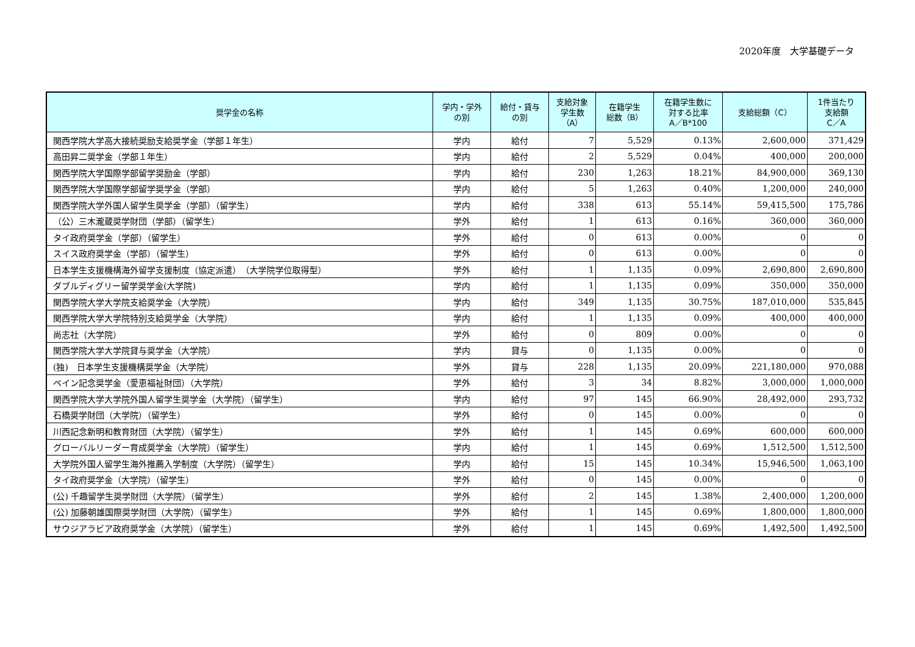2020年度　大学基礎データ
| 奨学金の名称 | 学内・学外 の別 | 給付・貸与 の別 | 支給対象 学生数 （A） | 在籍学生 総数（B） | 在籍学生数に 対する比率 A／B*100 | 支給総額（C） | 1件当たり 支給額 C／A |
| --- | --- | --- | --- | --- | --- | --- | --- |
| 関西学院大学高大接続奨励支給奨学金（学部１年生） | 学内 | 給付 | 7 | 5,529 | 0.13% | 2,600,000 | 371,429 |
| 高田昇二奨学金（学部１年生） | 学内 | 給付 | 2 | 5,529 | 0.04% | 400,000 | 200,000 |
| 関西学院大学国際学部留学奨励金（学部） | 学内 | 給付 | 230 | 1,263 | 18.21% | 84,900,000 | 369,130 |
| 関西学院大学国際学部留学奨学金（学部） | 学内 | 給付 | 5 | 1,263 | 0.40% | 1,200,000 | 240,000 |
| 関西学院大学外国人留学生奨学金（学部）（留学生） | 学内 | 給付 | 338 | 613 | 55.14% | 59,415,500 | 175,786 |
| （公）三木瀧蔵奨学財団（学部）（留学生） | 学外 | 給付 | 1 | 613 | 0.16% | 360,000 | 360,000 |
| タイ政府奨学金（学部）（留学生） | 学外 | 給付 | 0 | 613 | 0.00% | 0 | 0 |
| スイス政府奨学金（学部）（留学生） | 学外 | 給付 | 0 | 613 | 0.00% | 0 | 0 |
| 日本学生支援機構海外留学支援制度（協定派遣） （大学院学位取得型） | 学外 | 給付 | 1 | 1,135 | 0.09% | 2,690,800 | 2,690,800 |
| ダブルディグリー留学奨学金(大学院) | 学内 | 給付 | 1 | 1,135 | 0.09% | 350,000 | 350,000 |
| 関西学院大学大学院支給奨学金（大学院） | 学内 | 給付 | 349 | 1,135 | 30.75% | 187,010,000 | 535,845 |
| 関西学院大学大学院特別支給奨学金（大学院） | 学内 | 給付 | 1 | 1,135 | 0.09% | 400,000 | 400,000 |
| 尚志社（大学院） | 学外 | 給付 | 0 | 809 | 0.00% | 0 | 0 |
| 関西学院大学大学院貸与奨学金（大学院） | 学内 | 貸与 | 0 | 1,135 | 0.00% | 0 | 0 |
| (独) 日本学生支援機構奨学金（大学院） | 学外 | 貸与 | 228 | 1,135 | 20.09% | 221,180,000 | 970,088 |
| ペイン記念奨学金（愛恵福祉財団）（大学院） | 学外 | 給付 | 3 | 34 | 8.82% | 3,000,000 | 1,000,000 |
| 関西学院大学大学院外国人留学生奨学金（大学院）（留学生） | 学内 | 給付 | 97 | 145 | 66.90% | 28,492,000 | 293,732 |
| 石橋奨学財団（大学院）（留学生） | 学外 | 給付 | 0 | 145 | 0.00% | 0 | 0 |
| 川西記念新明和教育財団（大学院）（留学生） | 学外 | 給付 | 1 | 145 | 0.69% | 600,000 | 600,000 |
| グローバルリーダー育成奨学金（大学院）（留学生） | 学内 | 給付 | 1 | 145 | 0.69% | 1,512,500 | 1,512,500 |
| 大学院外国人留学生海外推薦入学制度（大学院）（留学生） | 学内 | 給付 | 15 | 145 | 10.34% | 15,946,500 | 1,063,100 |
| タイ政府奨学金（大学院）（留学生） | 学外 | 給付 | 0 | 145 | 0.00% | 0 | 0 |
| (公) 千趣留学生奨学財団（大学院）（留学生） | 学外 | 給付 | 2 | 145 | 1.38% | 2,400,000 | 1,200,000 |
| (公) 加藤朝雄国際奨学財団（大学院）（留学生） | 学外 | 給付 | 1 | 145 | 0.69% | 1,800,000 | 1,800,000 |
| サウジアラビア政府奨学金（大学院）（留学生） | 学外 | 給付 | 1 | 145 | 0.69% | 1,492,500 | 1,492,500 |